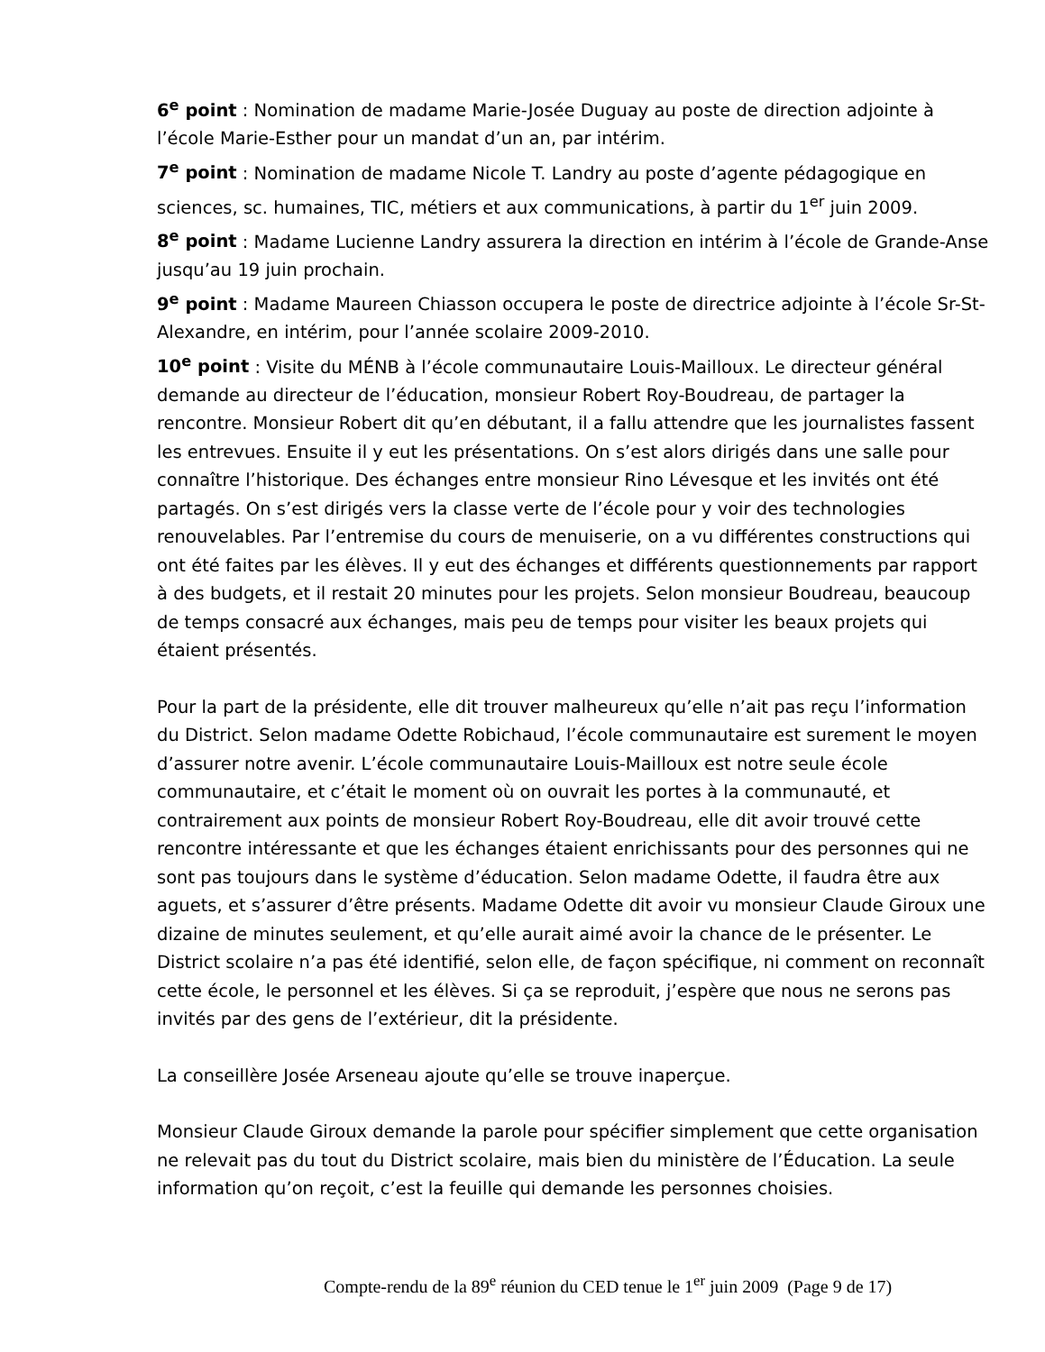6<sup>e</sup> point : Nomination de madame Marie-Josée Duguay au poste de direction adjointe à l’école Marie-Esther pour un mandat d’un an, par intérim.
7<sup>e</sup> point : Nomination de madame Nicole T. Landry au poste d’agente pédagogique en sciences, sc. humaines, TIC, métiers et aux communications, à partir du 1<sup>er</sup> juin 2009.
8<sup>e</sup> point : Madame Lucienne Landry assurera la direction en intérim à l’école de Grande-Anse jusqu’au 19 juin prochain.
9<sup>e</sup> point : Madame Maureen Chiasson occupera le poste de directrice adjointe à l’école Sr-St-Alexandre, en intérim, pour l’année scolaire 2009-2010.
10<sup>e</sup> point : Visite du MÉNB à l’école communautaire Louis-Mailloux. Le directeur général demande au directeur de l’éducation, monsieur Robert Roy-Boudreau, de partager la rencontre. Monsieur Robert dit qu’en débutant, il a fallu attendre que les journalistes fassent les entrevues. Ensuite il y eut les présentations. On s’est alors dirigés dans une salle pour connaître l’historique. Des échanges entre monsieur Rino Lévesque et les invités ont été partagés. On s’est dirigés vers la classe verte de l’école pour y voir des technologies renouvelables. Par l’entremise du cours de menuiserie, on a vu différentes constructions qui ont été faites par les élèves. Il y eut des échanges et différents questionnements par rapport à des budgets, et il restait 20 minutes pour les projets. Selon monsieur Boudreau, beaucoup de temps consacré aux échanges, mais peu de temps pour visiter les beaux projets qui étaient présentés.
Pour la part de la présidente, elle dit trouver malheureux qu’elle n’ait pas reçu l’information du District. Selon madame Odette Robichaud, l’école communautaire est surement le moyen d’assurer notre avenir. L’école communautaire Louis-Mailloux est notre seule école communautaire, et c’était le moment où on ouvrait les portes à la communauté, et contrairement aux points de monsieur Robert Roy-Boudreau, elle dit avoir trouvé cette rencontre intéressante et que les échanges étaient enrichissants pour des personnes qui ne sont pas toujours dans le système d’éducation. Selon madame Odette, il faudra être aux aguets, et s’assurer d’être présents. Madame Odette dit avoir vu monsieur Claude Giroux une dizaine de minutes seulement, et qu’elle aurait aimé avoir la chance de le présenter. Le District scolaire n’a pas été identifié, selon elle, de façon spécifique, ni comment on reconnaît cette école, le personnel et les élèves. Si ça se reproduit, j’espère que nous ne serons pas invités par des gens de l’extérieur, dit la présidente.
La conseillère Josée Arseneau ajoute qu’elle se trouve inaperçue.
Monsieur Claude Giroux demande la parole pour spécifier simplement que cette organisation ne relevait pas du tout du District scolaire, mais bien du ministère de l’Éducation. La seule information qu’on reçoit, c’est la feuille qui demande les personnes choisies.
Compte-rendu de la 89<sup>e</sup> réunion du CED tenue le 1<sup>er</sup> juin 2009 (Page 9 de 17)